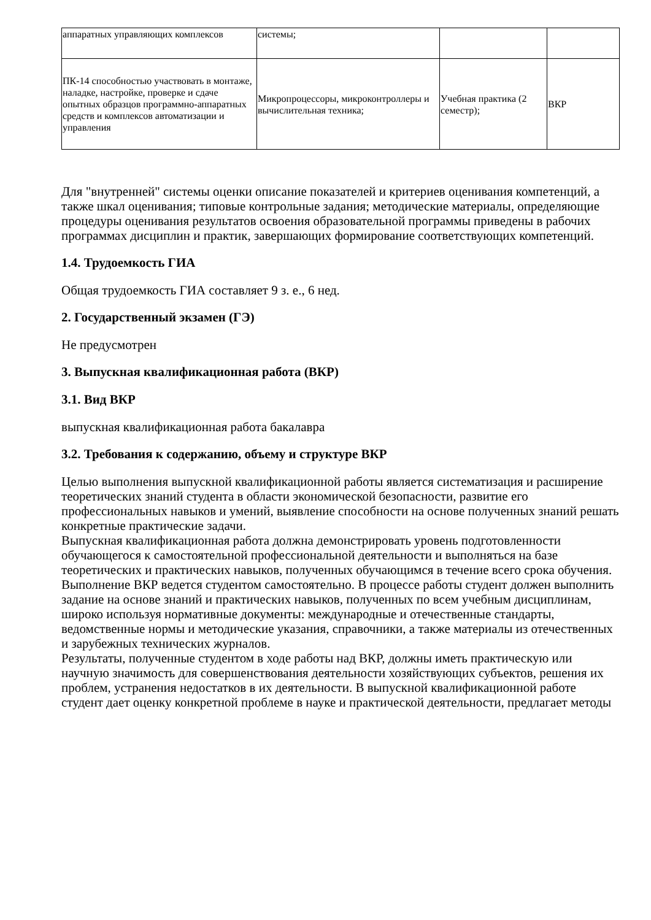| аппаратных управляющих комплексов | системы; | | |
| ПК-14 способностью участвовать в монтаже, наладке, настройке, проверке и сдаче опытных образцов программно-аппаратных средств и комплексов автоматизации и управления | Микропроцессоры, микроконтроллеры и вычислительная техника; | Учебная практика (2 семестр); | ВКР |
Для "внутренней" системы оценки описание показателей и критериев оценивания компетенций, а также шкал оценивания; типовые контрольные задания; методические материалы, определяющие процедуры оценивания результатов освоения образовательной программы приведены в рабочих программах дисциплин и практик, завершающих формирование соответствующих компетенций.
1.4. Трудоемкость ГИА
Общая трудоемкость ГИА составляет 9 з. е., 6 нед.
2. Государственный экзамен (ГЭ)
Не предусмотрен
3. Выпускная квалификационная работа (ВКР)
3.1. Вид ВКР
выпускная квалификационная работа бакалавра
3.2. Требования к содержанию, объему и структуре ВКР
Целью выполнения выпускной квалификационной работы является систематизация и расширение теоретических знаний студента в области экономической безопасности, развитие его профессиональных навыков и умений, выявление способности на основе полученных знаний решать конкретные практические задачи.
Выпускная квалификационная работа должна демонстрировать уровень подготовленности обучающегося к самостоятельной профессиональной деятельности и выполняться на базе теоретических и практических навыков, полученных обучающимся в течение всего срока обучения. Выполнение ВКР ведется студентом самостоятельно. В процессе работы студент должен выполнить задание на основе знаний и практических навыков, полученных по всем учебным дисциплинам, широко используя нормативные документы: международные и отечественные стандарты, ведомственные нормы и методические указания, справочники, а также материалы из отечественных и зарубежных технических журналов.
Результаты, полученные студентом в ходе работы над ВКР, должны иметь практическую или научную значимость для совершенствования деятельности хозяйствующих субъектов, решения их проблем, устранения недостатков в их деятельности. В выпускной квалификационной работе студент дает оценку конкретной проблеме в науке и практической деятельности, предлагает методы